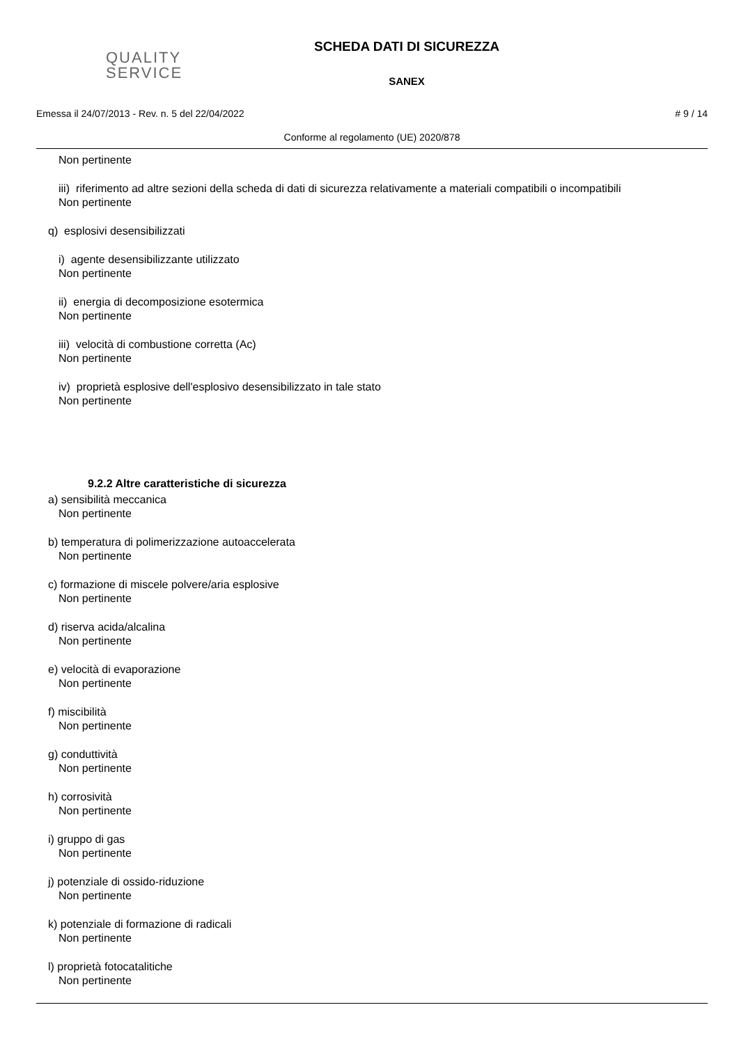QUALITY
SERVICE
SCHEDA DATI DI SICUREZZA
SANEX
Emessa il 24/07/2013 - Rev. n. 5 del 22/04/2022 # 9 / 14
Conforme al regolamento (UE) 2020/878
Non pertinente
iii) riferimento ad altre sezioni della scheda di dati di sicurezza relativamente a materiali compatibili o incompatibili
Non pertinente
q) esplosivi desensibilizzati
i) agente desensibilizzante utilizzato
Non pertinente
ii) energia di decomposizione esotermica
Non pertinente
iii) velocità di combustione corretta (Ac)
Non pertinente
iv) proprietà esplosive dell'esplosivo desensibilizzato in tale stato
Non pertinente
9.2.2 Altre caratteristiche di sicurezza
a) sensibilità meccanica
Non pertinente
b) temperatura di polimerizzazione autoaccelerata
Non pertinente
c) formazione di miscele polvere/aria esplosive
Non pertinente
d) riserva acida/alcalina
Non pertinente
e) velocità di evaporazione
Non pertinente
f) miscibilità
Non pertinente
g) conduttività
Non pertinente
h) corrosività
Non pertinente
i) gruppo di gas
Non pertinente
j) potenziale di ossido-riduzione
Non pertinente
k) potenziale di formazione di radicali
Non pertinente
l) proprietà fotocatalitiche
Non pertinente